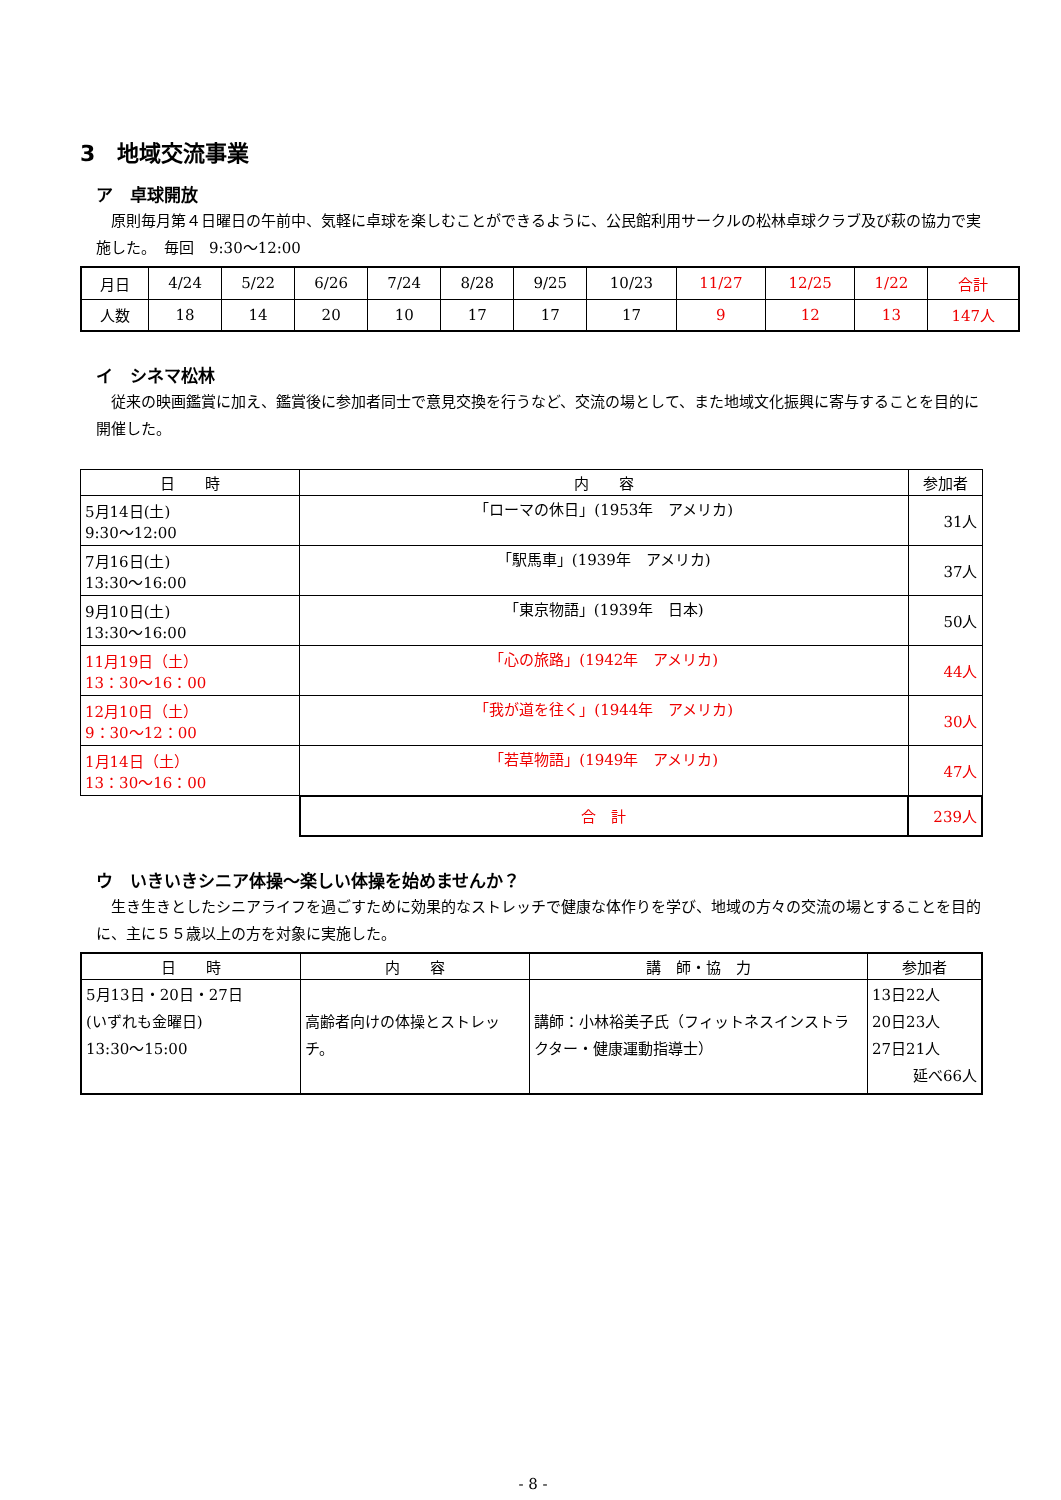3　地域交流事業
ア　卓球開放
原則毎月第４日曜日の午前中、気軽に卓球を楽しむことができるように、公民館利用サークルの松林卓球クラブ及び萩の協力で実施した。　毎回　9:30～12:00
| 月日 | 4/24 | 5/22 | 6/26 | 7/24 | 8/28 | 9/25 | 10/23 | 11/27 | 12/25 | 1/22 | 合計 |
| 人数 | 18 | 14 | 20 | 10 | 17 | 17 | 17 | 9 | 12 | 13 | 147人 |
イ　シネマ松林
従来の映画鑑賞に加え、鑑賞後に参加者同士で意見交換を行うなど、交流の場として、また地域文化振興に寄与することを目的に開催した。
| 日 時 | 内 容 | 参加者 |
| --- | --- | --- |
| 5月14日(土) 9:30～12:00 | 「ローマの休日」(1953年 アメリカ) | 31人 |
| 7月16日(土) 13:30～16:00 | 「駅馬車」(1939年 アメリカ) | 37人 |
| 9月10日(土) 13:30～16:00 | 「東京物語」(1939年 日本) | 50人 |
| 11月19日（土） 13：30～16：00 | 「心の旅路」(1942年 アメリカ) | 44人 |
| 12月10日（土） 9：30～12：00 | 「我が道を往く」(1944年 アメリカ) | 30人 |
| 1月14日（土） 13：30～16：00 | 「若草物語」(1949年 アメリカ) | 47人 |
| | 合 計 | 239人 |
ウ　いきいきシニア体操～楽しい体操を始めませんか？
生き生きとしたシニアライフを過ごすために効果的なストレッチで健康な体作りを学び、地域の方々の交流の場とすることを目的に、主に５５歳以上の方を対象に実施した。
| 日 時 | 内 容 | 講 師・協 力 | 参加者 |
| --- | --- | --- | --- |
| 5月13日・20日・27日 (いずれも金曜日) 13:30～15:00 | 高齢者向けの体操とストレッチ。 | 講師：小林裕美子氏（フィットネスインストラクター・健康運動指導士） | 13日22人 20日23人 27日21人 延べ66人 |
- 8 -